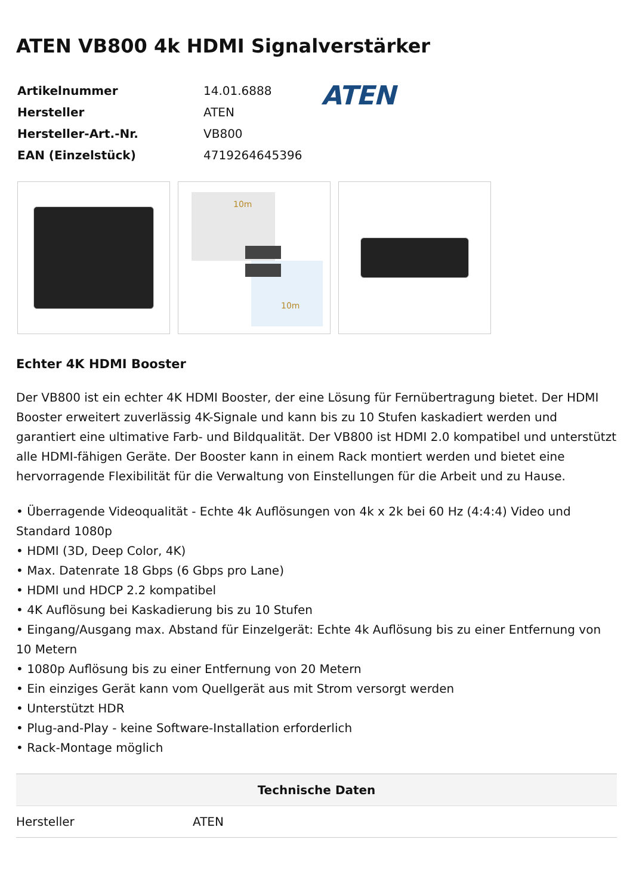ATEN VB800 4k HDMI Signalverstärker
| Artikelnummer | 14.01.6888 |
| Hersteller | ATEN |
| Hersteller-Art.-Nr. | VB800 |
| EAN (Einzelstück) | 4719264645396 |
ATEN
10m
10m
Echter 4K HDMI Booster
Der VB800 ist ein echter 4K HDMI Booster, der eine Lösung für Fernübertragung bietet. Der HDMI Booster erweitert zuverlässig 4K-Signale und kann bis zu 10 Stufen kaskadiert werden und garantiert eine ultimative Farb- und Bildqualität. Der VB800 ist HDMI 2.0 kompatibel und unterstützt alle HDMI-fähigen Geräte. Der Booster kann in einem Rack montiert werden und bietet eine hervorragende Flexibilität für die Verwaltung von Einstellungen für die Arbeit und zu Hause.
• Überragende Videoqualität - Echte 4k Auflösungen von 4k x 2k bei 60 Hz (4:4:4) Video und Standard 1080p
• HDMI (3D, Deep Color, 4K)
• Max. Datenrate 18 Gbps (6 Gbps pro Lane)
• HDMI und HDCP 2.2 kompatibel
• 4K Auflösung bei Kaskadierung bis zu 10 Stufen
• Eingang/Ausgang max. Abstand für Einzelgerät: Echte 4k Auflösung bis zu einer Entfernung von 10 Metern
• 1080p Auflösung bis zu einer Entfernung von 20 Metern
• Ein einziges Gerät kann vom Quellgerät aus mit Strom versorgt werden
• Unterstützt HDR
• Plug-and-Play - keine Software-Installation erforderlich
• Rack-Montage möglich
| Technische Daten | |
| --- | --- |
| Hersteller | ATEN |